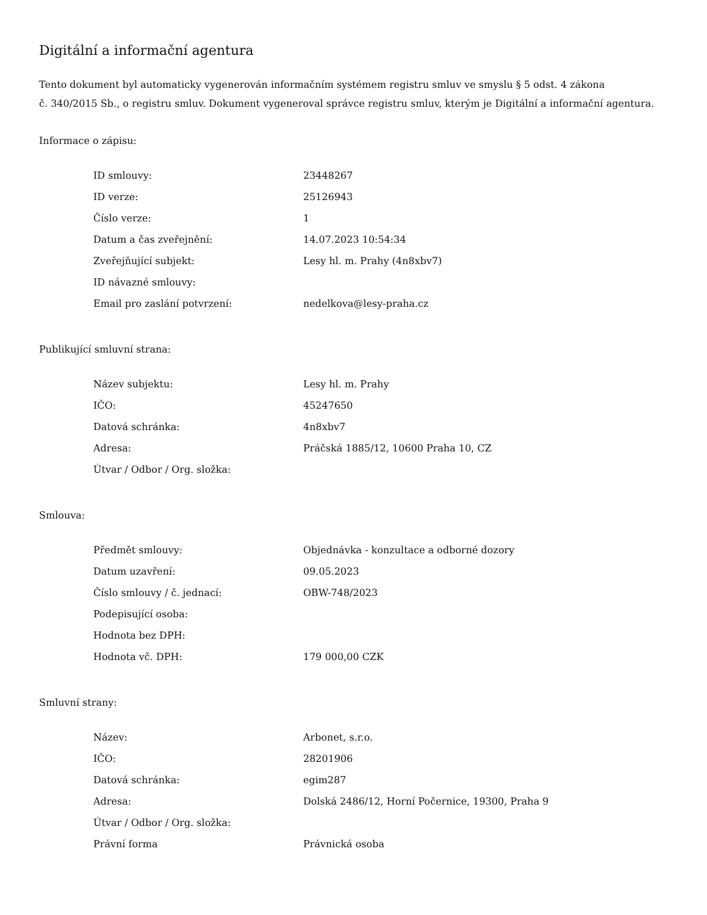Digitální a informační agentura
Tento dokument byl automaticky vygenerován informačním systémem registru smluv ve smyslu § 5 odst. 4 zákona
č. 340/2015 Sb., o registru smluv. Dokument vygeneroval správce registru smluv, kterým je Digitální a informační agentura.
Informace o zápisu:
| ID smlouvy: | 23448267 |
| ID verze: | 25126943 |
| Číslo verze: | 1 |
| Datum a čas zveřejnění: | 14.07.2023 10:54:34 |
| Zveřejňující subjekt: | Lesy hl. m. Prahy (4n8xbv7) |
| ID návazné smlouvy: | |
| Email pro zaslání potvrzení: | nedelkova@lesy-praha.cz |
Publikující smluvní strana:
| Název subjektu: | Lesy hl. m. Prahy |
| IČO: | 45247650 |
| Datová schránka: | 4n8xbv7 |
| Adresa: | Práčská 1885/12, 10600 Praha 10, CZ |
| Útvar / Odbor / Org. složka: | |
Smlouva:
| Předmět smlouvy: | Objednávka - konzultace a odborné dozory |
| Datum uzavření: | 09.05.2023 |
| Číslo smlouvy / č. jednací: | OBW-748/2023 |
| Podepisující osoba: | |
| Hodnota bez DPH: | |
| Hodnota vč. DPH: | 179 000,00 CZK |
Smluvní strany:
| Název: | Arbonet, s.r.o. |
| IČO: | 28201906 |
| Datová schránka: | egim287 |
| Adresa: | Dolská 2486/12, Horní Počernice, 19300, Praha 9 |
| Útvar / Odbor / Org. složka: | |
| Právní forma | Právnická osoba |